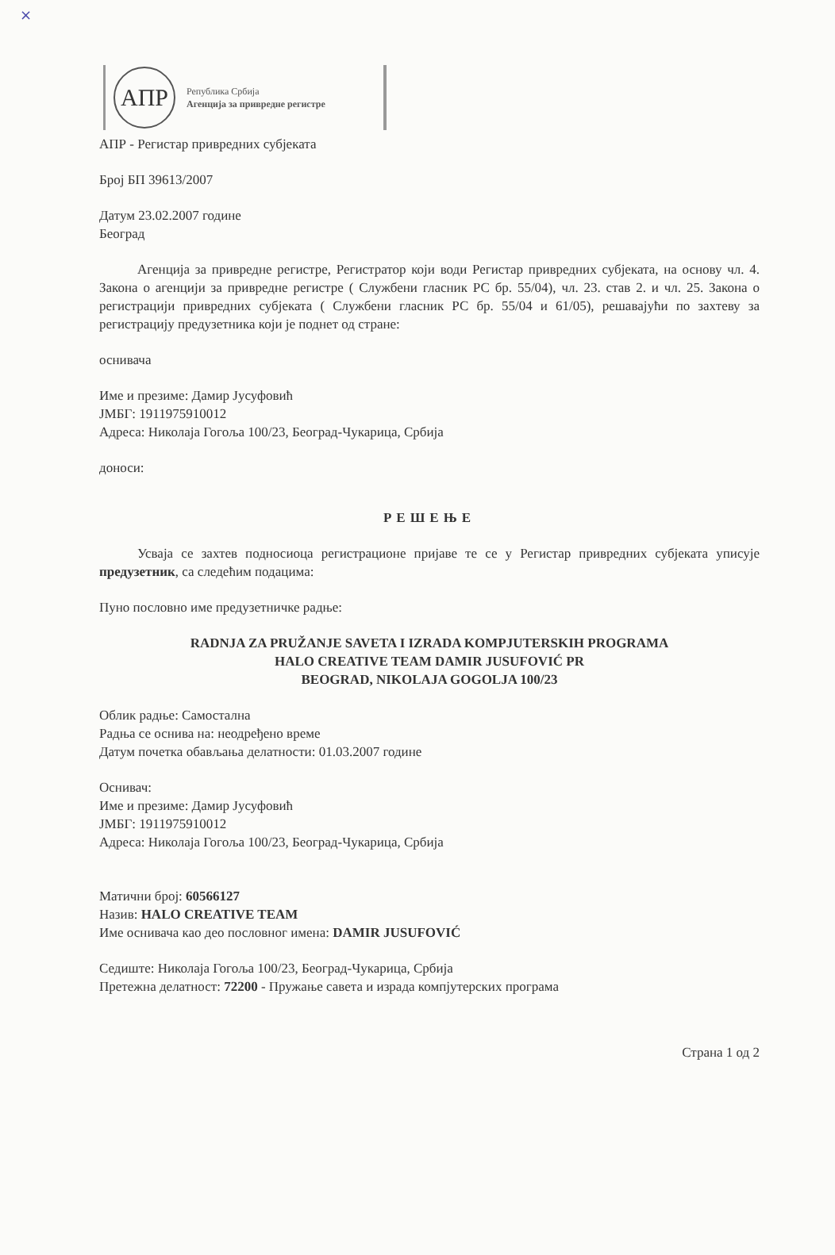×
АПР
Република Србија
Агенција за привредне регистре
АПР - Регистар привредних субјеката
Број БП 39613/2007
Датум 23.02.2007 године
Београд
Агенција за привредне регистре, Регистратор који води Регистар привредних субјеката, на основу чл. 4. Закона о агенцији за привредне регистре ( Службени гласник РС бр. 55/04), чл. 23. став 2. и чл. 25. Закона о регистрацији привредних субјеката ( Службени гласник РС бр. 55/04 и 61/05), решавајући по захтеву за регистрацију предузетника који је поднет од стране:
оснивача
Име и презиме: Дамир Јусуфовић
ЈМБГ: 1911975910012
Адреса: Николаја Гогоља 100/23, Београд-Чукарица, Србија
доноси:
РЕШЕЊЕ
Усваја се захтев подносиоца регистрационе пријаве те се у Регистар привредних субјеката уписује предузетник, са следећим подацима:
Пуно пословно име предузетничке радње:
RADNJA ZA PRUŽANJE SAVETA I IZRADA KOMPJUTERSKIH PROGRAMA
HALO CREATIVE TEAM DAMIR JUSUFOVIĆ PR
BEOGRAD, NIKOLAJA GOGOLJA 100/23
Облик радње: Самостална
Радња се оснива на: неодређено време
Датум почетка обављања делатности: 01.03.2007 године
Оснивач:
Име и презиме: Дамир Јусуфовић
ЈМБГ: 1911975910012
Адреса: Николаја Гогоља 100/23, Београд-Чукарица, Србија
Матични број: 60566127
Назив: HALO CREATIVE TEAM
Име оснивача као део пословног имена: DAMIR JUSUFOVIĆ
Седиште: Николаја Гогоља 100/23, Београд-Чукарица, Србија
Претежна делатност: 72200 - Пружање савета и израда компјутерских програма
Страна 1 од 2